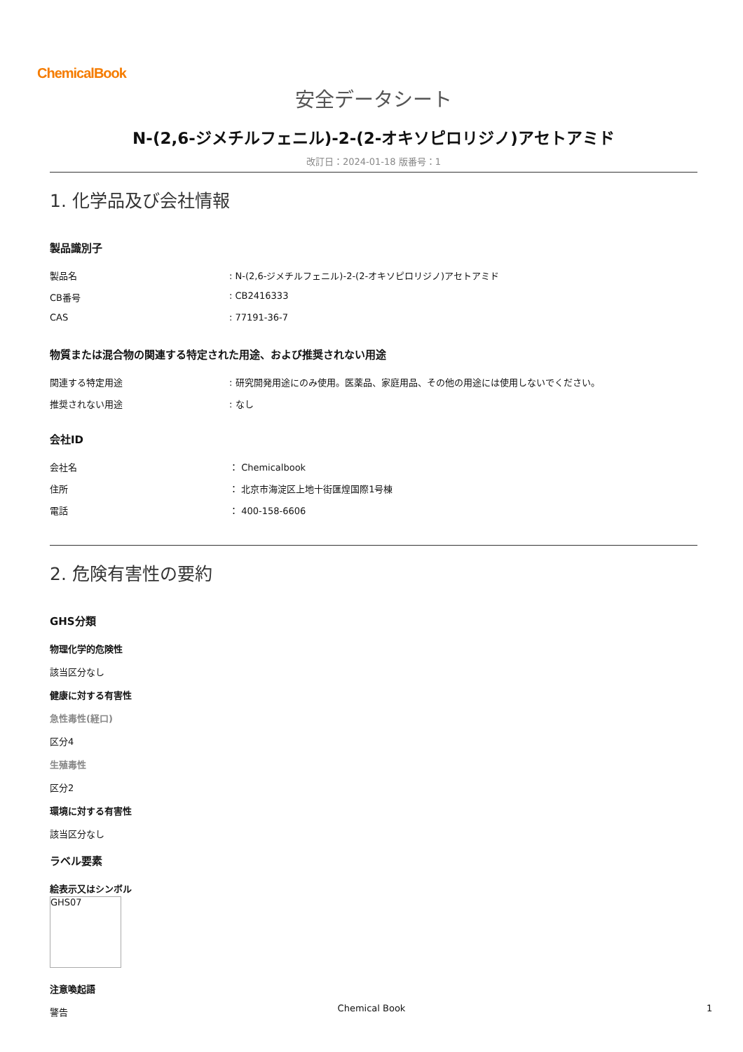ChemicalBook
安全データシート
N-(2,6-ジメチルフェニル)-2-(2-オキソピロリジノ)アセトアミド
改訂日：2024-01-18 版番号：1
1. 化学品及び会社情報
製品識別子
製品名: N-(2,6-ジメチルフェニル)-2-(2-オキソピロリジノ)アセトアミド
CB番号: CB2416333
CAS: 77191-36-7
物質または混合物の関連する特定された用途、および推奨されない用途
関連する特定用途: 研究開発用途にのみ使用。医薬品、家庭用品、その他の用途には使用しないでください。
推奨されない用途: なし
会社ID
会社名 ： Chemicalbook
住所 ： 北京市海淀区上地十街匯煌国際1号棟
電話 ： 400-158-6606
2. 危険有害性の要約
GHS分類
物理化学的危険性
該当区分なし
健康に対する有害性
急性毒性(経口)
区分4
生殖毒性
区分2
環境に対する有害性
該当区分なし
ラベル要素
絵表示又はシンボル
GHS07
注意喚起語
警告
Chemical Book 1